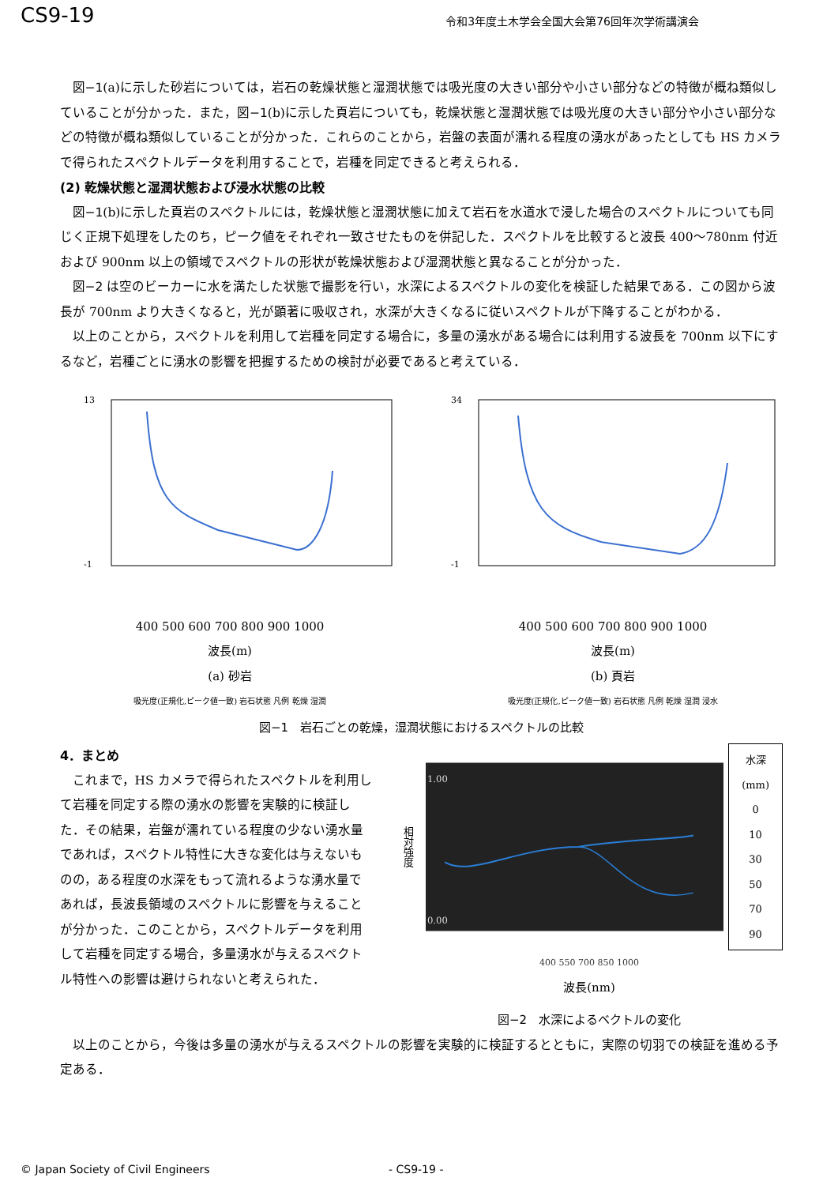CS9-19
令和3年度土木学会全国大会第76回年次学術講演会
図−1(a)に示した砂岩については，岩石の乾燥状態と湿潤状態では吸光度の大きい部分や小さい部分などの特徴が概ね類似していることが分かった．また，図−1(b)に示した頁岩についても，乾燥状態と湿潤状態では吸光度の大きい部分や小さい部分などの特徴が概ね類似していることが分かった．これらのことから，岩盤の表面が濡れる程度の湧水があったとしても HS カメラで得られたスペクトルデータを利用することで，岩種を同定できると考えられる．
(2) 乾燥状態と湿潤状態および浸水状態の比較
図−1(b)に示した頁岩のスペクトルには，乾燥状態と湿潤状態に加えて岩石を水道水で浸した場合のスペクトルについても同じく正規下処理をしたのち，ピーク値をそれぞれ一致させたものを併記した．スペクトルを比較すると波長 400〜780nm 付近および 900nm 以上の領域でスペクトルの形状が乾燥状態および湿潤状態と異なることが分かった．
図−2 は空のビーカーに水を満たした状態で撮影を行い，水深によるスペクトルの変化を検証した結果である．この図から波長が 700nm より大きくなると，光が顕著に吸収され，水深が大きくなるに従いスペクトルが下降することがわかる．
以上のことから，スペクトルを利用して岩種を同定する場合に，多量の湧水がある場合には利用する波長を 700nm 以下にするなど，岩種ごとに湧水の影響を把握するための検討が必要であると考えている．
13
-1
400 500 600 700 800 900 1000
波長(m)
(a) 砂岩
吸光度(正規化,ピーク値一致) 岩石状態 凡例 乾燥 湿潤
34
-1
400 500 600 700 800 900 1000
波長(m)
(b) 頁岩
吸光度(正規化,ピーク値一致) 岩石状態 凡例 乾燥 湿潤 浸水
図−1　岩石ごとの乾燥，湿潤状態におけるスペクトルの比較
4．まとめ
これまで，HS カメラで得られたスペクトルを利用して岩種を同定する際の湧水の影響を実験的に検証した．その結果，岩盤が濡れている程度の少ない湧水量であれば，スペクトル特性に大きな変化は与えないものの，ある程度の水深をもって流れるような湧水量であれば，長波長領域のスペクトルに影響を与えることが分かった．このことから，スペクトルデータを利用して岩種を同定する場合，多量湧水が与えるスペクトル特性への影響は避けられないと考えられた．
相対強度
1.00
0.00
水深(mm)
0
10
30
50
70
90
400 550 700 850 1000
波長(nm)
図−2　水深によるベクトルの変化
以上のことから，今後は多量の湧水が与えるスペクトルの影響を実験的に検証するとともに，実際の切羽での検証を進める予定ある．
© Japan Society of Civil Engineers - CS9-19 -